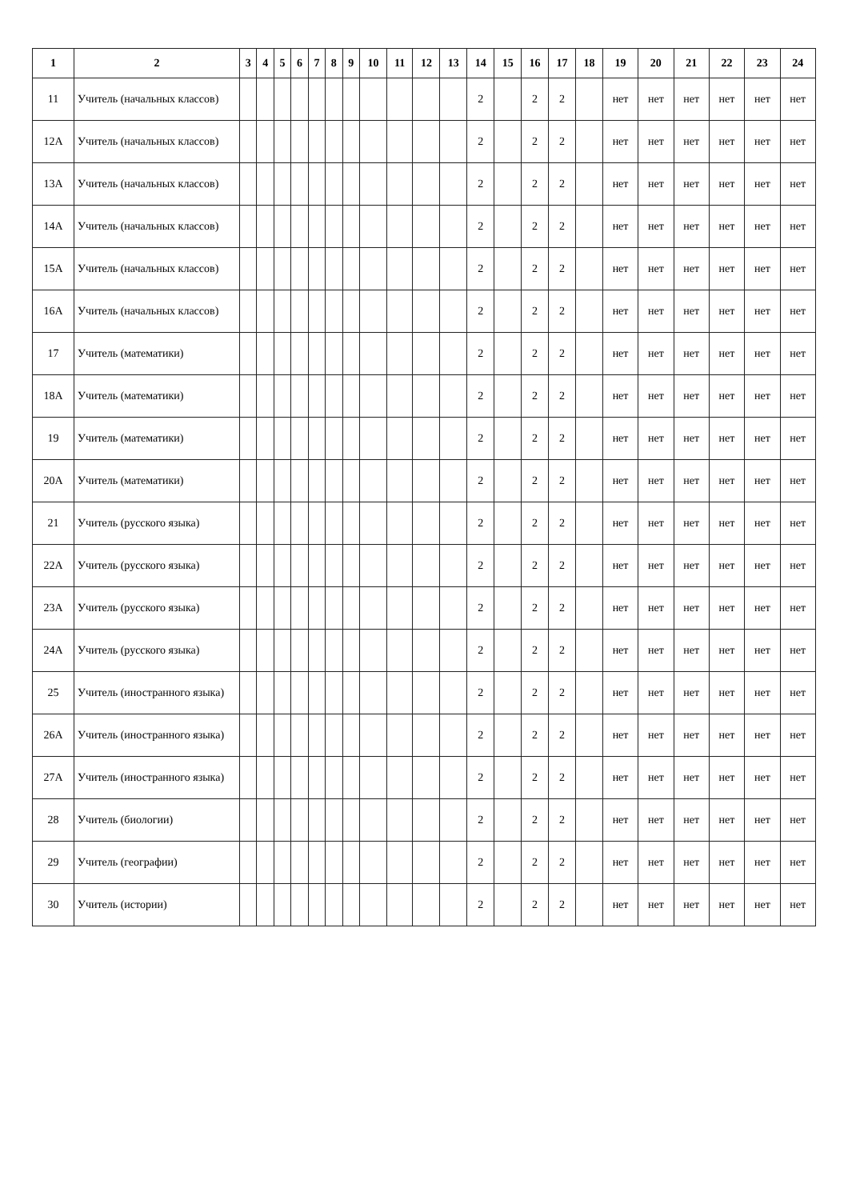| 1 | 2 | 3 | 4 | 5 | 6 | 7 | 8 | 9 | 10 | 11 | 12 | 13 | 14 | 15 | 16 | 17 | 18 | 19 | 20 | 21 | 22 | 23 | 24 |
| --- | --- | --- | --- | --- | --- | --- | --- | --- | --- | --- | --- | --- | --- | --- | --- | --- | --- | --- | --- | --- | --- | --- | --- |
| 11 | Учитель (начальных классов) | | | | | | | | | | | | 2 | | 2 | 2 | | нет | нет | нет | нет | нет | нет |
| 12А | Учитель (начальных классов) | | | | | | | | | | | | 2 | | 2 | 2 | | нет | нет | нет | нет | нет | нет |
| 13А | Учитель (начальных классов) | | | | | | | | | | | | 2 | | 2 | 2 | | нет | нет | нет | нет | нет | нет |
| 14А | Учитель (начальных классов) | | | | | | | | | | | | 2 | | 2 | 2 | | нет | нет | нет | нет | нет | нет |
| 15А | Учитель (начальных классов) | | | | | | | | | | | | 2 | | 2 | 2 | | нет | нет | нет | нет | нет | нет |
| 16А | Учитель (начальных классов) | | | | | | | | | | | | 2 | | 2 | 2 | | нет | нет | нет | нет | нет | нет |
| 17 | Учитель (математики) | | | | | | | | | | | | 2 | | 2 | 2 | | нет | нет | нет | нет | нет | нет |
| 18А | Учитель (математики) | | | | | | | | | | | | 2 | | 2 | 2 | | нет | нет | нет | нет | нет | нет |
| 19 | Учитель (математики) | | | | | | | | | | | | 2 | | 2 | 2 | | нет | нет | нет | нет | нет | нет |
| 20А | Учитель (математики) | | | | | | | | | | | | 2 | | 2 | 2 | | нет | нет | нет | нет | нет | нет |
| 21 | Учитель (русского языка) | | | | | | | | | | | | 2 | | 2 | 2 | | нет | нет | нет | нет | нет | нет |
| 22А | Учитель (русского языка) | | | | | | | | | | | | 2 | | 2 | 2 | | нет | нет | нет | нет | нет | нет |
| 23А | Учитель (русского языка) | | | | | | | | | | | | 2 | | 2 | 2 | | нет | нет | нет | нет | нет | нет |
| 24А | Учитель (русского языка) | | | | | | | | | | | | 2 | | 2 | 2 | | нет | нет | нет | нет | нет | нет |
| 25 | Учитель (иностранного языка) | | | | | | | | | | | | 2 | | 2 | 2 | | нет | нет | нет | нет | нет | нет |
| 26А | Учитель (иностранного языка) | | | | | | | | | | | | 2 | | 2 | 2 | | нет | нет | нет | нет | нет | нет |
| 27А | Учитель (иностранного языка) | | | | | | | | | | | | 2 | | 2 | 2 | | нет | нет | нет | нет | нет | нет |
| 28 | Учитель (биологии) | | | | | | | | | | | | 2 | | 2 | 2 | | нет | нет | нет | нет | нет | нет |
| 29 | Учитель (географии) | | | | | | | | | | | | 2 | | 2 | 2 | | нет | нет | нет | нет | нет | нет |
| 30 | Учитель (истории) | | | | | | | | | | | | 2 | | 2 | 2 | | нет | нет | нет | нет | нет | нет |